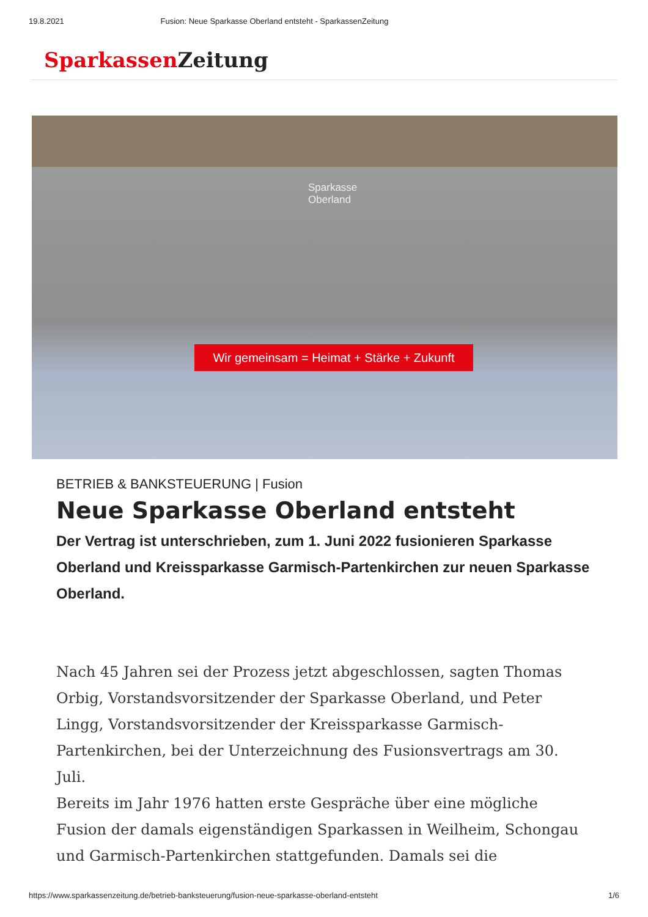19.8.2021 Fusion: Neue Sparkasse Oberland entsteht - SparkassenZeitung
Sparkassen Zeitung
Sparkasse
Oberland
Wir gemeinsam = Heimat + Stärke + Zukunft
BETRIEB & BANKSTEUERUNG | Fusion
Neue Sparkasse Oberland entsteht
Der Vertrag ist unterschrieben, zum 1. Juni 2022 fusionieren Sparkasse Oberland und Kreissparkasse Garmisch-Partenkirchen zur neuen Sparkasse Oberland.
Nach 45 Jahren sei der Prozess jetzt abgeschlossen, sagten Thomas Orbig, Vorstandsvorsitzender der Sparkasse Oberland, und Peter Lingg, Vorstandsvorsitzender der Kreissparkasse Garmisch-Partenkirchen, bei der Unterzeichnung des Fusionsvertrags am 30. Juli.
Bereits im Jahr 1976 hatten erste Gespräche über eine mögliche Fusion der damals eigenständigen Sparkassen in Weilheim, Schongau und Garmisch-Partenkirchen stattgefunden. Damals sei die
https://www.sparkassenzeitung.de/betrieb-banksteuerung/fusion-neue-sparkasse-oberland-entsteht 1/6